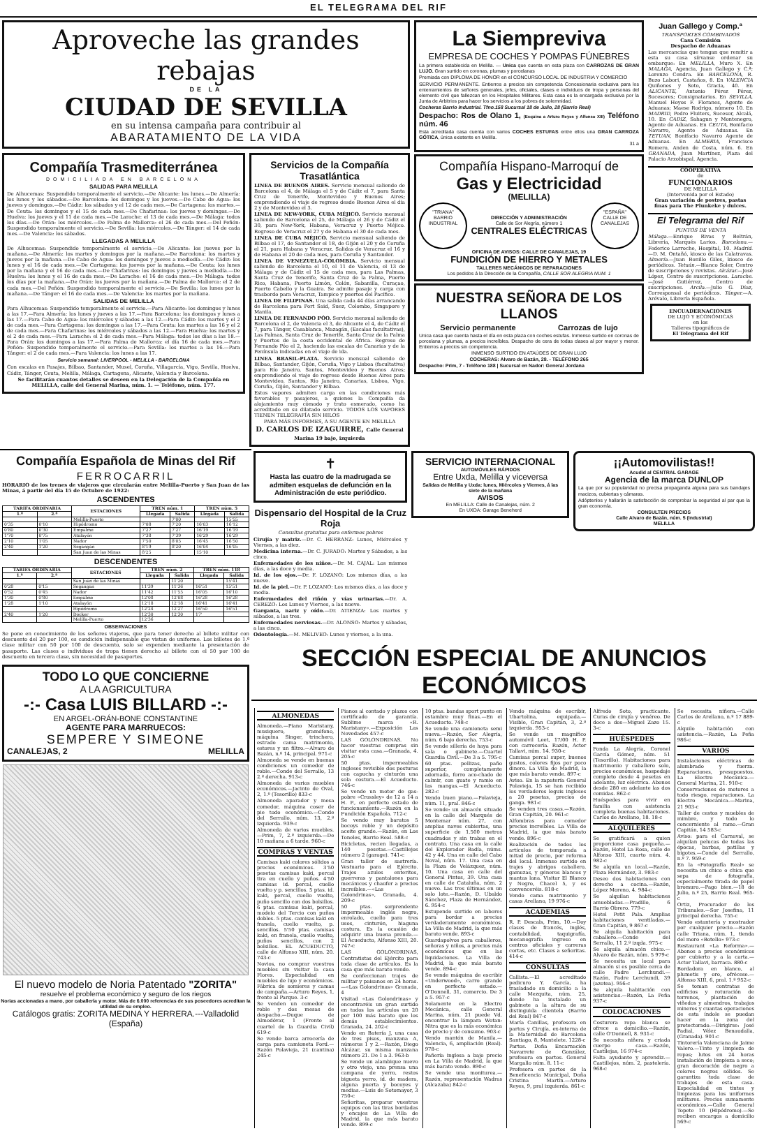EL TELEGRAMA DEL RIF
Aproveche las grandes rebajas
DE LA
CIUDAD DE SEVILLA
en su intensa campaña para contribuir al
ABARATAMIENTO DE LA VIDA
Compañía Trasmediterránea
DOMICILIADA EN BARCELONA
SALIDAS PARA MELILLA
De Alhucemas: Suspendido temporalmente el servicio.—De Alicante: los lunes.—De Almería: los lunes y los sábados.—De Barcelona: los domingos y los jueves.—De Cabo de Agua: los jueves y domingos.—De Cádiz: los sábados y el 12 de cada mes.—De Cartagena: los martes.—De Ceuta: los domingos y el 15 de cada mes.—De Chafarinas: los jueves y domingos.—De Huelva: los jueves y el 11 de cada mes.—De Larache: el 13 de cada mes.—De Málaga: todos los días.—De Orán: los miércoles.—De Palma de Mallorca: el 26 de cada mes.—Del Peñón: Suspendido temporalmente el servicio.—De Sevilla: los miércoles.—De Tánger: el 14 de cada mes.—De Valencia: los sábados.
LLEGADAS A MELILLA
De Alhucemas: Suspendido temporalmente el servicio.—De Alicante: los jueves por la mañana.—De Almería: los martes y domingos por la mañana.—De Barcelona: los martes y jueves por la mañana.—De Cabo de Agua: los domingos y jueves a mediodía.—De Cádiz: los lunes y el 16 de cada mes.—De Cartagena: los jueves por la mañana.—De Ceuta: los lunes por la mañana y el 16 de cada mes.—De Chafarinas: los domingos y jueves a mediodía.—De Huelva: los lunes y el 16 de cada mes.—De Larache: el 16 de cada mes.—De Málaga: todos los días por la mañana.—De Orán: los jueves por la mañana.—De Palma de Mallorca: el 2 de cada mes.—Del Peñón: Suspendido temporalmente el servicio.—De Sevilla: los lunes por la mañana.—De Tánger: el 16 de cada mes.—De Valencia: los martes por la mañana.
SALIDAS DE MELILLA
Para Alhucemas: Suspendido temporalmente el servicio.—Para Alicante: los domingos y lunes a las 17.—Para Almería: los lunes y jueves a las 17.—Para Barcelona: los domingos y lunes a las 17.—Para Cabo de Agua: los miércoles y sábados a las 12.—Para Cádiz: los martes y el 2 de cada mes.—Para Cartagena: los domingos a las 17.—Para Ceuta: los martes a las 16 y el 2 de cada mes.—Para Chafarinas: los miércoles y sábados a las 12.—Para Huelva: los martes y el 2 de cada mes.—Para Larache: el 2 de cada mes.—Para Málaga: todos los días a las 18.—Para Orán: los domingos a las 17.—Para Palma de Mallorca: el día 16 de cada mes.—Para Peñón: Suspendido temporalmente el servicio.—Para Sevilla: los martes a las 16.—Para Tánger: el 2 de cada mes.—Para Valencia: los lunes a las 17.
Servicio semanal: LIVERPOOL - MELILLA - BARCELONA
Con escalas en Pasajes, Bilbao, Santander, Musel, Coruña, Villagarcía, Vigo, Sevilla, Huelva, Cádiz, Tánger, Ceuta, Melilla, Málaga, Cartagena, Alicante, Valencia y Barcelona.
Se facilitarán cuantos detalles se deseen en la Delegación de la Compañía en MELILLA, calle del General Marina, núm. 1. — Teléfono, núm. 177.
Servicios de la Compañía Trasatlántica
LINEA DE BUENOS AIRES. Servicio mensual saliendo de Barcelona el 4, de Málaga el 5 y de Cádiz el 7, para Santa Cruz de Tenerife, Montevideo y Buenos Aires; emprendiendo el viaje de regreso desde Buenos Aires el día 2 y de Montevideo el 3.
LINEA DE NEW-YORK, CUBA MÉJICO. Servicio mensual saliendo de Barcelona el 25, de Málaga el 26 y de Cádiz el 30, para New-York, Habana, Veracruz y Puerto Méjico. Regreso de Veracruz el 27 y de Habana el 30 de cada mes.
LINEA DE CUBA MÉJICO. Servicio mensual saliendo de Bilbao el 17, de Santander el 18, de Gijón el 20 y de Coruña el 21, para Habana y Veracruz. Salidas de Veracruz el 16 y de Habana el 20 de cada mes, para Coruña y Santander.
LINEA DE VENEZUELA-COLOMBIA. Servicio mensual saliendo de Barcelona el 10, el 11 de Valencia, el 13 de Málaga y de Cádiz el 15 de cada mes, para Las Palmas, Santa Cruz de Tenerife, Santa Cruz de la Palma, Puerto Rico, Habana, Puerto Limón, Colón, Sabanilla, Curaçao, Puerto Cabello y la Guaira. Se admite pasaje y carga con trasbordo para Veracruz, Tampico y puertos del Pacífico.
LINEA DE FILIPINAS. Una salida cada 44 días arrancando de Barcelona para Port Said, Suez, Colombo, Singapore y Manila.
LINEA DE FERNANDO PÓO. Servicio mensual saliendo de Barcelona el 2, de Valencia el 3, de Alicante el 4, de Cádiz el 7, para Tánger, Casablanca, Mazagán, (Escalas facultativas), Las Palmas, Santa Cruz de Tenerife, Santa Cruz de la Palma y Puertos de la costa occidental de Africa. Regreso de Fernando Póo el 2, haciendo las escalas de Canarias y de la Península indicadas en el viaje de ida.
LINEA BRASIL-PLATA. Servicio mensual saliendo de Bilbao, Santander, Gijón, Coruña, Vigo y Lisboa (facultativa) para Río Janeiro, Santos, Montevideo y Buenos Aires; emprendiendo el viaje de regreso desde Buenos Aires para Montevideo, Santos, Río Janeiro, Canarias, Lisboa, Vigo, Coruña, Gijón, Santander y Bilbao.
Estos vapores admiten carga en las condiciones más favorables y pasajeros, a quienes la Compañía da alojamiento muy cómodo y trato esmerado, como ha acreditado en su dilatado servicio. TODOS LOS VAPORES TIENEN TELEGRAFÍA SIN HILOS
PARA MÁS INFORMES, A SU AGENTE EN MELILLA
D. CARLOS DE IZAGUIRRE, Calle General Marina 19 bajo, izquierda
La Siempreviva
EMPRESA DE COCHES Y POMPAS FÚNEBRES
La primera establecida en Melilla. — Unica que cuenta en esta plaza con CARROZAS DE GRAN LUJO. Gran surtido en coronas, plumas y porcelanas
Premiada con DIPLOMA DE HONOR en el CONCURSO LOCAL DE INDUSTRIA Y COMERCIO
SERVICIO PERMANENTE. Entierros a precios sin competencia Concesionaria exclusiva para los enterramientos de señores generales, jefes, oficiales, clases e individuos de tropa y personas del elemento civil que fallezcan en los Hospitales Militares. Esta casa es la encargada exclusiva por la Junta de Arbitrios para hacer los servicios a los pobres de solemnidad.
Cocheras Barrio Industrial. Tfno.158 Sucursal 18 de Julio, 28 (Barrio Real)
Despacho: Ros de Olano 1, (Esquina a Arturo Reyes y Alfonso XIII) Teléfono núm. 46
Esta acreditada casa cuenta con varios COCHES ESTUFAS entre ellos una GRAN CARROZA GÓTICA, única existente en Melilla.
31 a
Compañía Hispano-Marroquí de
Gas y Electricidad
(MELILLA)
"TRIANA"
BARRIO INDUSTRIAL
DIRECCIÓN Y ADMINISTRACIÓN
Calle de Sor Alegría, número 1
CENTRALES ELÉCTRICAS
"ESPAÑA"
CALLE DE CANALEJAS
OFICINA DE AVISOS: CALLE DE CANALEJAS, 19
FUNDICIÓN DE HIERRO Y METALES
TALLERES MECÁNICOS DE REPARACIONES
Los pedidos á la Dirección de la Compañía, CALLE SOR ALEGRIA NUM. 1
NUESTRA SEÑORA DE LOS LLANOS
Servicio permanente Carrozas de lujo
Unica casa que cuenta hasta el día en esta plaza con coches estufas. Inmenso surtido en coronas de porcelana y plumas, a precios increíbles. Despacho de cera de todas clases al por mayor y menor. Entierros a precios sin competencia.
INMENSO SURTIDO EN ATAÚDES DE GRAN LUJO
COCHERAS: Alvaro de Bazán, 28. - TELÉFONO 265
Despacho: Prim, 7 - Teléfono 188 | Sucursal en Nador: General Jordana
Juan Gallego y Comp.ª
TRANSPORTES COMBINADOS
Casa Comisión
Despacho de Aduanas
Las mercancías que tengan que remitir a esta su casa sírvanse ordenar su embarque: En MELILLA, Muro X. En MALAGA, Agencia, Juan Gallego y C.ª; Lorenzo Cendra. En BARCELONA, R. Buzo Labori, Castaños, 8. En VALENCIA Quiñones y Soto, Gracia, 40. En ALICANTE, Antonio Pérez Pérez, Sucesores; Consignatarios. En SEVILLA, Manuel Hoyos F. Floranes, Agente de Aduanas; Maese Rodrigo, número 10. En MADRID, Pedro Fluiters, Sucesor, Alcalá, 10. En CADIZ, Sahagun y Montenegro, Agente de Aduanas. En CEUTA, Bonifacio Navarro, Agente de Aduanas. En TETUAN, Bonifacio Navarro Agente de Aduanas. En ALMERIA, Francisco Romero, Anden de Costa, núm. 6. En GRANADA, Juan Martínez, Plaza del Palacio Arzobispal, Agencia.
COOPERATIVA
de
FUNCIONARIOS
DE MELILLA
(Intervenida por el Estado)
Gran variación de postres, pastas finas para The Plunkeke y dulces.
El Telegrama del Rif
PUNTOS DE VENTA
Málaga.—Enrique Rivas y Beltrán, Librería, Marqués Larios. Barcelona.—Federico Larroche, Hospital, 10. Madrid.—D. M. Ontañó, kiosco de las Calatravas. Almería.—Juan Bonillo Giles, kiosco de periódicos. Tetuán.—Blanco Soler, Centro de suscripciones y revistas. Alcázar.—José López, Centro de suscripciones. Larache.—José Gutiérrez, Centro de suscripciones. Arcila.—Julio G. Díaz, Corresponsal de periódicos. Tánger.—A. Arévalo, Librería Española.
ENCUADERNACIONES
DE LUJO Y ECONÓMICAS
en los
Talleres tipográficos de
El Telegrama del Rif
Compañía Española de Minas del Rif
FERROCARRIL
HORARIO de los trenes de viajeros que circularán entre Melilla-Puerto y San Juan de las Minas, á partir del día 15 de Octubre de 1922:
ASCENDENTES
| TARIFA ORDINARIA | | ESTACIONES | TREN núm. 1 | | TREN núm. 5 | |
| --- | --- | --- | --- | --- | --- | --- |
| 1.ª | 2.ª | | Llegada | Salida | Llegada | Salida |
| | | Melilla-Puerto | | 7'00 | | 15'55 |
| 0'35 | 0'10 | Hipódromo | 7'08 | 7'20 | 16'03 | 16'12 |
| 0'80 | 0'30 | Empalme | 7'27 | 7'27 | 16'19 | 16'19 |
| 1'70 | 0'75 | Atalayón | 7'38 | 7'39 | 16'29 | 16'29 |
| 2'10 | 1'05 | Nador | 7'50 | 8'05 | 16'45 | 16'50 |
| 2'40 | 1'20 | Segangan | 8'19 | 8'20 | 16'04 | 16'05 |
| | | San Juan de las Minas | 8'25 | | 15'10 | |
DESCENDENTES
| TARIFA ORDINARIA | | ESTACIONES | TREN núm. 2 | | TREN núm. 118 | |
| --- | --- | --- | --- | --- | --- | --- |
| 1.ª | 2.ª | | Llegada | Salida | Llegada | Salida |
| | | San Juan de las Minas | | 11'20 | | 15'41 |
| 0'28 | 0'15 | Segangan | 11'39 | 11'36 | 16'51 | 15'51 |
| 0'52 | 0'45 | Nador | 11'42 | 11'55 | 16'05 | 16'10 |
| 1'30 | 0'80 | Empalme | 12'08 | 12'08 | 16'28 | 16'28 |
| 1'28 | 1'10 | Atalayón | 12'18 | 12'18 | 16'41 | 16'41 |
| | | Hipódromo | 12'24 | 12'27 | 16'50 | 16'51 |
| 2'40 | 1'20 | Docker | 12'30 | 12'30 | 17' | |
| | | Melilla-Puerto | 12'36 | | | |
OBSERVACIONES
Se pone en conocimiento de los señores viajeros, que para tener derecho al billete militar con descuento del 20 por 100, es condición indispensable que vistan de uniforme. Los billetes de 1.ª clase militar con 50 por 100 de descuento, solo se expenden mediante la presentación de pasaporte. Las clases o individuos de tropa tienen derecho al billete con el 50 por 100 de descuento en tercera clase, sin necesidad de pasaportes.
TODO LO QUE CONCIERNE
A LA AGRICULTURA
-:- Casa LUIS BILLARD -:-
EN ARGEL-ORÁN-BONE CONSTANTINE
AGENTE PARA MARRUECOS:
SEMPERE Y SIMEONE
CANALEJAS, 2 MELILLA
El nuevo modelo de Noria Patentado "ZORITA"
resuelve el problema económico y seguro de los riegos
Norias accionadas a mano, por caballería y motor. Más de 6.000 referencias de sus poseedores acreditan la utilidad de su empleo.
Catálogos gratis: ZORITA MEDINA Y HERRERA.---Valladolid (España)
✝
Hasta las cuatro de la madrugada se admiten esquelas de defunción en la Administración de este periódico.
Dispensario del Hospital de la Cruz Roja
Consultas gratuitas para enfermos pobres
Cirujía y matriz.—Dr. C. HERRANZ: Lunes, Miércoles y Viernes, a las diez.
Medicina interna.—Dr. C. JURADO: Martes y Sábados, a las cinco.
Enfermedades de los niños.—Dr. M. CAJAL: Los mismos días, a las doce y media.
Id. de los ojos.—Dr. F. LOZANO: Los mismos días, a las nueve.
Id. de la piel.—Dr. P. LOZANO: Los mismos días, a las doce y media.
Enfermedades del riñón y vías urinarias.—Dr. A. CEREZO: Los Lunes y Viernes, a las nueve.
Garganta, nariz y oído.—Dr. ATIENZA: Los martes y sábados, a las tres.
Enfermedades nerviosas.—Dr. ALONSO: Martes y sábados, a las cinco.
Odontología.—M. MELIVEO: Lunes y viernes, a la una.
SERVICIO INTERNACIONAL
AUTOMÓVILES RÁPIDOS
Entre Uxda, Melilla y viceversa
Salidas de Melilla y Uxda: lunes, Miércoles y Viernes, á las siete de la mañana
AVISOS
En MELILLA: Calle de Canalejas, núm. 2
En UXDA: Garage Beneherd
¡¡Automovilistas!!
Acudid al CENTRAL GARAGE
Agencia de la marca DUNLOP
La que por su popularidad no precisa propaganda alguna para sus bandajes macizos, cubiertas y cámaras.
Adóptenlos y hallarán la satisfacción de comprobar la seguridad al par que la gran economía.
CONSULTEN PRECIOS
Calle Alvaro de Bazán, núm. 5 (Industrial)
MELILLA
SECCIÓN ESPECIAL DE ANUNCIOS ECONÓMICOS
ALMONEDAS
Almoneda.—Piano Maristany, musiquero, gramófono, máquina Singer, trinchero, estrado cama matrimonio, estores y un filtro.—Alvaro de Bazán, n.º 14, principal. 971-c
Almoneda se vende en buenas condiciones un comedor de roble.—Conde del Serrallo, 13 2.º derecha. 913-c
Almoneda de varios muebles económicos.—Jacinto de Oval, 2, 1.º (Tesorillo) 833-c
Almoneda aparador y mesa comedor, máquina coser de pie todo económico.—Conde del Serrallo, núm. 13, 2.º izquierda. 939-c
Almoneda de varios muebles.—Prim, 7, 2.º izquierda.—De 10 mañana a 6 tarde. 960-c
COMPRAS Y VENTAS
Camisas kaki colores sólidos a precios económicos. 3'50 pesetas camisas kaki, percal tira en cuello y puños. 4'50 camisas id. percal, cuello vuelto y p. sencillos. 5 ptas. id. kaki, percal, cuello vuelto, puño sencillo con dos bolsillos. 6 ptas. camisas kaki, percal, modelo del Tercio con puños dobles. 5 ptas. camisas kaki en franela, cuello vuelto, p. sencillos. 5'50 ptas. camisas kaki, en franela, cuello vuelto, puños sencillos, con 2 bolsillos. EL ACUEDUCTO, calle de Alfonso XIII, núm. 20. 743-c
Novios, no comprar vuestros muebles sin visitar la casa Flores. Especialidad en muebles de lujo y económicos. Fábrica de somieres y camas de campaña.—Arturo Reyes, 1, frente al Parque. 3-c
Se venden un comedor de roble y dos mesas de despacho.—Duque de Almodóvar, 1 (Frente al cuartel de la Guardia Civil) 619-c
Se vende barca arrocería de carga para camioneta Ford.—Razón Polavieja, 21 (cantina) 245-c
Pianos al contado y plazos con certificado de garantía. Sublime marca «R. Maristany».—Exposición Las Novedades 457-c
LAS GOLONDRINAS. No hacer vuestras compras sin visitar esta casa.—Granada, 4. 205-c
50 ptas. impermeables ingleses revisible dos posturas con capucha y cinturón una sola costura.—El Acueducto. 746-c
Se vende un motor de gas-pobre «Crossley» de 12 a 14 a H. P., en perfecto estado de funcionamiento.—Razón en la Fundición Española. 712-c
Se vendo muy baratos 5 bocoys roble y un depósito aceite grande.—Razón, en Los Toneles, Barrio Real. 588-c
Bicicletas, recien llegadas, a 140 pesetas.—Castillejos número 2 (garage). 741-c
Gran taller de sastrería. Vestuario para el Ejército. Trajes azules enteritos, guerreras y pantalones para mecánicos y chaufer a precios increíbles.—«Las Golondrinas», Granada, 4. 209-c
50 ptas. sorprendente impermeable inglés negro, enrolado, cuello para tres usos, cinturón, hiaguna costura. Es la ocasión de adquirir una buena prenda.—El Acueducto, Alfonso XIII, 20. 747-c
LAS GOLONDRINAS, Contratistas del Ejército para toda clase de artículos. Es la casa que más barato vende.
Se confeccionan trajes de militar y paisanos en 24 horas.—«Las Golondrinas» Granada, 4
Visitad «Las Golondrinas» y encontraréis un gran surtido en todos los artículos un 20 por 100 más barato que los demás establecimientos. Granada, 24. 202-c
Vendo en Batería J, una casa de tres pisos, manzana A, números 1 y 2.—Razón, Diego Alcázar, su misma manzana número 21. De 1 a 3. 963-b
Se vende un alambique nuevo y otro viejo, una prensa una campana de yerro, restos bigueta yerro, id. de madera, alguna puerta y bocoyes y medias.—Luis de Sotomayor, 3 750-c
Señoritas, preparar vuestros equipos con las tiras bordadas y encajes de La Villa de Madrid, la que más barato vende. 899-c
10 ptas. bandas sport punto en estambre muy finas.—En el Acueducto. 748-c
Se vende una camioneta semi nueva.—Razón, Sor Alegría, núm. 6 bajo derecha. 753-c
Se vende sillería de haya para sala o gabinete.—Cuartel Guardia Civil.—De 3 a 5. 795-c
60 ptas. pellizas, paño superior, completamente adornada, forro aco-chado de calmir, con guate y ramio en las mangas.—El Acueducto. 282-c
Vendo buen piano.—Polavieja, núm. 11, pral. 846-c
Se vende: un almacén situado en la calle del Marqués de Montemar núm. 27, con amplias naves cubiertas, una superficie de 1.500 metros cuadrados y sin trabas en el contrato. Una casa en la calle del Explorador Badía, núms. 42 y 44. Una en calle del Cabo Noval, núm. 17. Una casa en la Plaza de Velázquez, núm. 10. Una casa en calle del General Pintos, 39. Una casa en calle de Cataluña, núm. 2 nuevo. Las tres últimas en un solo lote.—Razón, D. Ubaldo Sánchez, Plaza de Hernández, 6. 954-c
Estupendo surtido en labores para bordar a precios verdaderamente económicos. La Villa de Madrid, la que más barato vende. 893-c
Guardapolvos para caballeros, señoras y niños, a precios más económicos que en las liquidaciones. La Villa de Madrid, la que más barato vende. 894-c
Se vende máquina de escribir «Underwood», carro grande en perfecto estado.—O'Donnell, 31, comercio. De 3 a 5. 957-c
Solamente en la Electro Mecánica, calle General Marina, núm. 21 puede Vd. encontrar la lámpara Wotan-Nitra que es la más económica de precio y de consumo. 903-c
Vendo mantón de Manila.—Valencia, 6, ampliación (Real). 978-c
Pañería inglesa a bajo precio en La Villa de Madrid, la que más barato vende. 890-c
Se vende una moniturea.—Razón, representación Wadras (Alcazaba) 842-c
Vendo máquina de escribir, Ubartolina, equipada.—Visible, Gran Capitán, 3, 2.º izquierda. 953-c
Se vende un magnífico automóvil Leet, 17/00 H. P. con carrocería. Razón, Actor Tallavi, núm. 14. 930-c
Camisas percal super, buenos gustos, colores fijos por poco dinero. La Villa de Madrid, la que más barato vende. 897-c
Aviso. En la zapatería General Polavieja, 15 se han recibido los verdaderos leguis ingleses a 20 pesetas, precios de ganga. 981-c
Se venden tres casas.—Razón, Gran Capitán, 20. 961-c
Alfombras para comedor precios increíbles. La Villa de Madrid, la que más barato vende. 896-c
Realización de todos los artículos de temporada a mitad de precio, por reforma del local. Inmenso surtido en trajes y abrigos caballero, gamuzas, y géneros blancos y mantas lana. Visitar El Blanco y Negro, Chacel 5, y os convenceréis. 818-c
Vendo cama matrimonio y casas Arellano, 19 976-c
ACADEMIAS
R. P. Descals, Prim, 10.—Doy clases de francés, inglés, contabilidad, taquigrafía, mecanografía ingreso en centros oficiales y carreras cortas, etc. Clases a señoritas. 414-c
CONSULTAS
Callista.—El acreditado pedicuro Y. García, ha trasladado su domicilio a la calle Mezquita, núm. 25, donde ha instalado un gabinete a la altura de su distinguida clientela (Barrio del Real) 847-c
María Canillas, profesora en partos y Cirujía, ex-interna de la Maternidad de Barcelona Santiago, 8, Mantelete. 1228-c
Partos. Doña Encarnación Navarrete de González, profesora en partos. General Margallo núm. 8. 11-c
Profesora en partos de la Beneficencia Municipal, Doña Cristina Martín.—Arturo Reyes, 9, pral izquierda. 861-c
Alfredo Soto, practicante. Curas de cirujía y venéreo. De doce a dos—Miguel Zazo 15. 3-c
HUÉSPEDES
Fonda La Alegría, Coronel García Gómez, núm. 51 (Tesorillo). Habitaciones para matrimonio y caballero solo, precios económicos, hospedaje completo desde 4 pesetas en adelante, luz eléctrica. Abonos desde 280 en adelante las dos comidas. 862-c
Huéspedes para vivir en familia con asistencia completa buenas habitaciones. Carlos de Arellano, 18. 18-c
ALQUILERES
Se gratificará a quien proporcione casa pequeña.—Razón, Hotel La Rosa, calle de Alfonso XIII, cuarto núm. 4. 982-c
Se alquila un local.—Razón, Plaza Hernández, 3. 983-c
Deseo dos habitaciones con derecho a cocina.—Razón, López Moreno, 4. 984-c
Se alquilan habitaciones amuebladas.—Pradillo, 6 Barrio Obrero. 779-c
Hotel Petit Pala. Amplias habitaciones ventiladas.—Gran Capitán, 9 867-c
Se alquila habitación para caballero.—Conde del Serrallo, 11 2.º izqda. 975-c
Se alquila almacén chico.—Alvaro de Bazán, núm. 5 979-c
Se necesita un local para almacén si es posible cerca de calle Padre Lerchundi.—Razón, Padre Lerchundi, 39 (azotea). 956-c
Se alquila habitación con asistencias.—Razón, La Peña 937-c
COLOCACIONES
Costurera ropa blanca se ofrece a domicilio.—Razón, calle O'Donnell, 8. 931-c
Se necesita niñera y criada cuerpo casa.—Razón, Castilejas, 16 974-c
Falta ayudante y aprendiz.—Castillejos, núm. 2, pastelería. 968-c
Se necesita niñera.—Calle Carlos de Arellano, n.º 17 889-c
Alquilo habitación con asistencia.—Razón, La Peña 986-c
VARIOS
Instalaciones eléctricas de alumbrado y fuerza. Reparaciones, presupuestos. La Electro Mecánica.—General Marina, 21. 910-c
Conservaciones de motores a todo riesgo, reparaciones. La Electro Mecánica.—Marina, 21 903-c
Taller de cestos y muebles de mimbre, y todo lo concerniente al ramo.—Gran Capitán, 14 583-c
Aviso: para el Carnaval, se alquilan pelucas de todas las épocas, barbas, patillas y bigotes.—Conde del Serrallo, n.º 7. 959-c
En la «Fotografía Real» se necesita un chico o chica que sepa de fotografía, especialmente tirada de papel bromuro.—Pago bien.—18 de Julio, n.º 25, Barrio Real. 965-c
Ortiz, Procurador de los Tribunales.—Sor Josefina, 11 principal derecha. 755-c
Vendo estantería y mostrador por cualquier precio.—Razón calle Triana, núm. 1, tienda del moro «Botello» 973-c
Restaurant «La Reforma».—Abonos a precios económicos por cubierto y a la carta.—Actor Tallavi, barraca. 880-c
Bordadora en blanco, al plumetis y oro, ofrécese.—Alfonso XIII, 6, pral. 1.º 952-c
Se toman contratas de edificios y roturación de terrenos, plantación de viñedos y almendros, trabajos mineros y cuantas operaciones de esta índole se puedan hacer en la zona del protectorado.—Dirigirse: José Padial, Vélez Benaudalla, (Granada). 901-c
Tintorería Valenciana de Jaime Valero.—Tinte y limpieza de ropas; lutos en 24 horas instalación de limpieza a seco; gran decoración de negro a colores negros sólidos. Se garantiza toda clase de trabajos de esta casa. Especialidad en tintes y limpiezas para los uniformes militares. Precios sumamente económicos.—Calle General Topete 10 (Hipódromo).—Se reciben encargos a domicilio 569-c